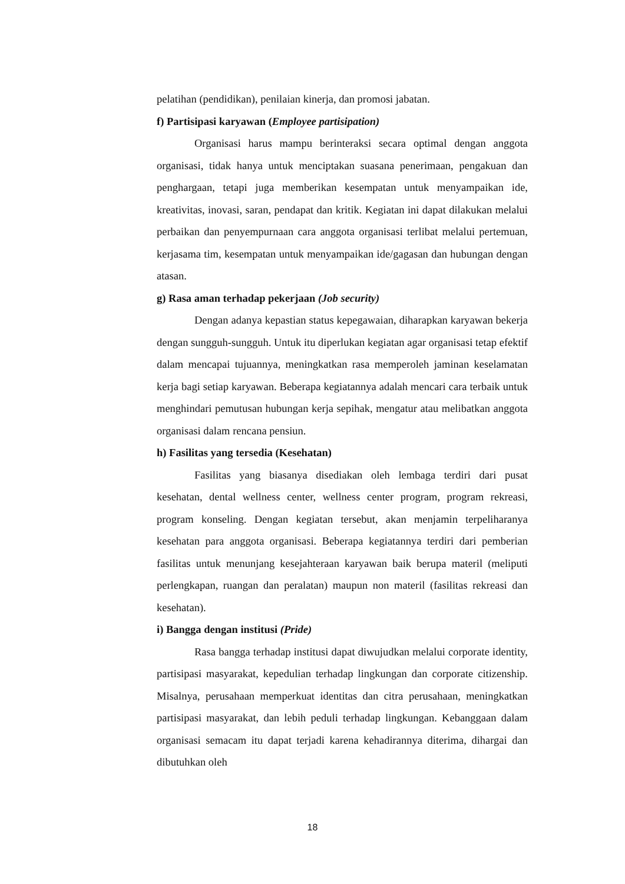pelatihan (pendidikan), penilaian kinerja, dan promosi jabatan.
f) Partisipasi karyawan (Employee partisipation)
Organisasi harus mampu berinteraksi secara optimal dengan anggota organisasi, tidak hanya untuk menciptakan suasana penerimaan, pengakuan dan penghargaan, tetapi juga memberikan kesempatan untuk menyampaikan ide, kreativitas, inovasi, saran, pendapat dan kritik. Kegiatan ini dapat dilakukan melalui perbaikan dan penyempurnaan cara anggota organisasi terlibat melalui pertemuan, kerjasama tim, kesempatan untuk menyampaikan ide/gagasan dan hubungan dengan atasan.
g) Rasa aman terhadap pekerjaan (Job security)
Dengan adanya kepastian status kepegawaian, diharapkan karyawan bekerja dengan sungguh-sungguh. Untuk itu diperlukan kegiatan agar organisasi tetap efektif dalam mencapai tujuannya, meningkatkan rasa memperoleh jaminan keselamatan kerja bagi setiap karyawan. Beberapa kegiatannya adalah mencari cara terbaik untuk menghindari pemutusan hubungan kerja sepihak, mengatur atau melibatkan anggota organisasi dalam rencana pensiun.
h) Fasilitas yang tersedia (Kesehatan)
Fasilitas yang biasanya disediakan oleh lembaga terdiri dari pusat kesehatan, dental wellness center, wellness center program, program rekreasi, program konseling. Dengan kegiatan tersebut, akan menjamin terpeliharanya kesehatan para anggota organisasi. Beberapa kegiatannya terdiri dari pemberian fasilitas untuk menunjang kesejahteraan karyawan baik berupa materil (meliputi perlengkapan, ruangan dan peralatan) maupun non materil (fasilitas rekreasi dan kesehatan).
i) Bangga dengan institusi (Pride)
Rasa bangga terhadap institusi dapat diwujudkan melalui corporate identity, partisipasi masyarakat, kepedulian terhadap lingkungan dan corporate citizenship. Misalnya, perusahaan memperkuat identitas dan citra perusahaan, meningkatkan partisipasi masyarakat, dan lebih peduli terhadap lingkungan. Kebanggaan dalam organisasi semacam itu dapat terjadi karena kehadirannya diterima, dihargai dan dibutuhkan oleh
18